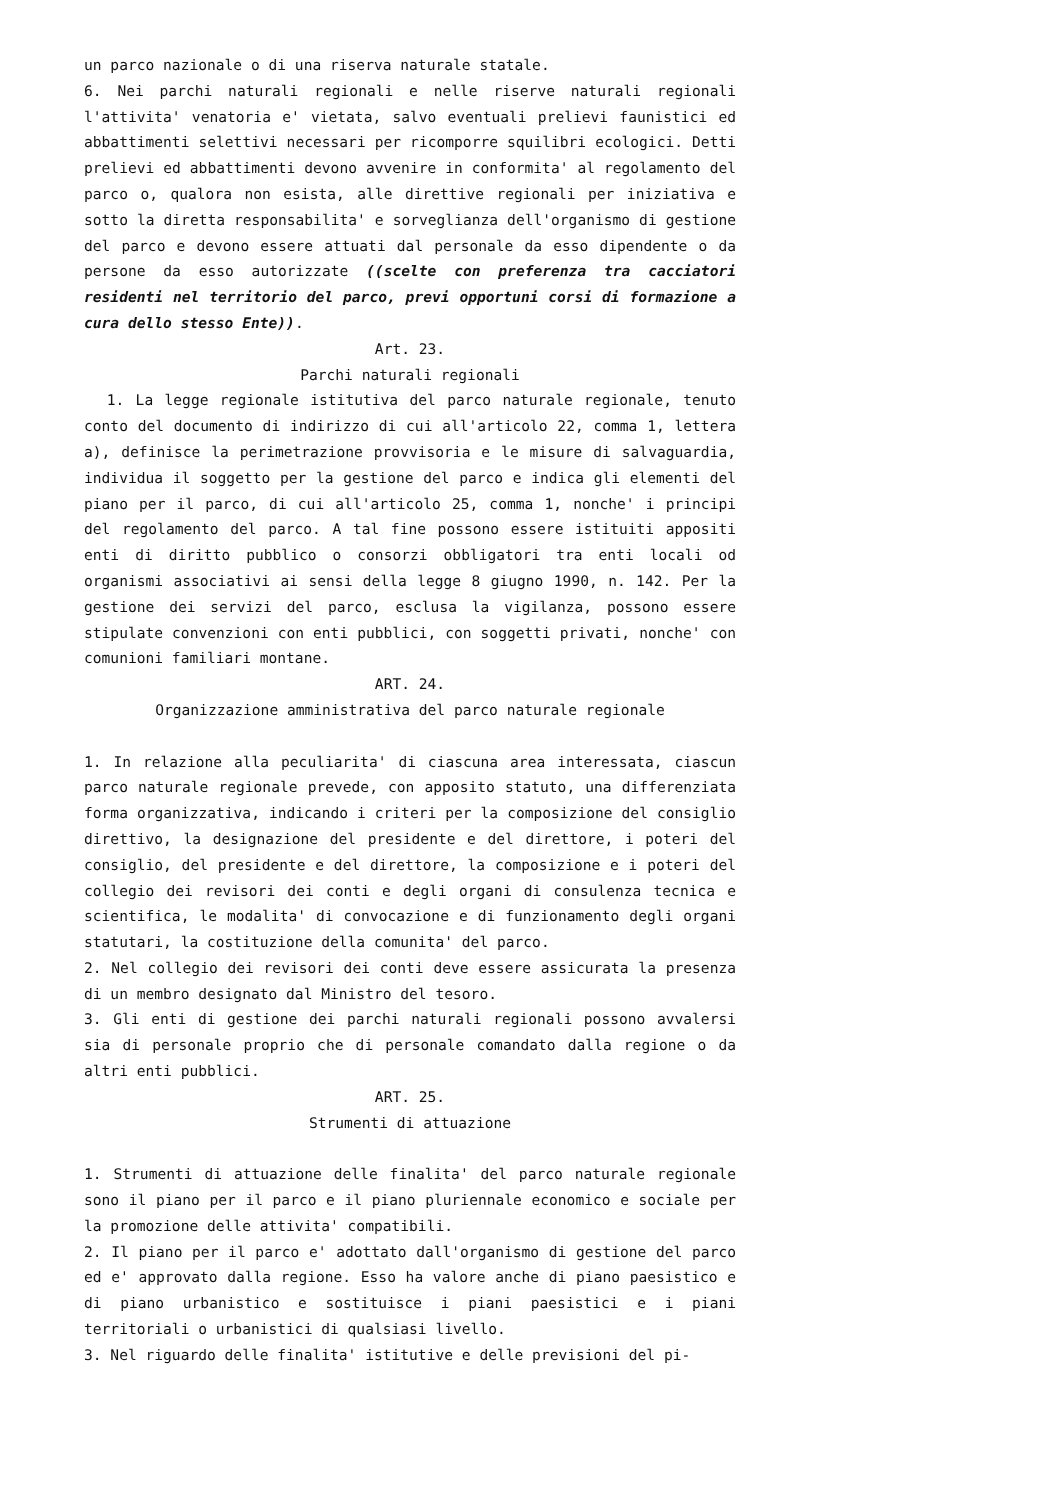un parco nazionale o di una riserva naturale statale.
6. Nei parchi naturali regionali e nelle riserve naturali regionali l'attivita' venatoria e' vietata, salvo eventuali prelievi faunistici ed abbattimenti selettivi necessari per ricomporre squilibri ecologici. Detti prelievi ed abbattimenti devono avvenire in conformita' al regolamento del parco o, qualora non esista, alle direttive regionali per iniziativa e sotto la diretta responsabilita' e sorveglianza dell'organismo di gestione del parco e devono essere attuati dal personale da esso dipendente o da persone da esso autorizzate ((scelte con preferenza tra cacciatori residenti nel territorio del parco, previ opportuni corsi di formazione a cura dello stesso Ente)).
Art. 23.
Parchi naturali regionali
1. La legge regionale istitutiva del parco naturale regionale, tenuto conto del documento di indirizzo di cui all'articolo 22, comma 1, lettera a), definisce la perimetrazione provvisoria e le misure di salvaguardia, individua il soggetto per la gestione del parco e indica gli elementi del piano per il parco, di cui all'articolo 25, comma 1, nonche' i principi del regolamento del parco. A tal fine possono essere istituiti appositi enti di diritto pubblico o consorzi obbligatori tra enti locali od organismi associativi ai sensi della legge 8 giugno 1990, n. 142. Per la gestione dei servizi del parco, esclusa la vigilanza, possono essere stipulate convenzioni con enti pubblici, con soggetti privati, nonche' con comunioni familiari montane.
ART. 24.
Organizzazione amministrativa del parco naturale regionale
1. In relazione alla peculiarita' di ciascuna area interessata, ciascun parco naturale regionale prevede, con apposito statuto, una differenziata forma organizzativa, indicando i criteri per la composizione del consiglio direttivo, la designazione del presidente e del direttore, i poteri del consiglio, del presidente e del direttore, la composizione e i poteri del collegio dei revisori dei conti e degli organi di consulenza tecnica e scientifica, le modalita' di convocazione e di funzionamento degli organi statutari, la costituzione della comunita' del parco.
2. Nel collegio dei revisori dei conti deve essere assicurata la presenza di un membro designato dal Ministro del tesoro.
3. Gli enti di gestione dei parchi naturali regionali possono avvalersi sia di personale proprio che di personale comandato dalla regione o da altri enti pubblici.
ART. 25.
Strumenti di attuazione
1. Strumenti di attuazione delle finalita' del parco naturale regionale sono il piano per il parco e il piano pluriennale economico e sociale per la promozione delle attivita' compatibili.
2. Il piano per il parco e' adottato dall'organismo di gestione del parco ed e' approvato dalla regione. Esso ha valore anche di piano paesistico e di piano urbanistico e sostituisce i piani paesistici e i piani territoriali o urbanistici di qualsiasi livello.
3. Nel riguardo delle finalita' istitutive e delle previsioni del pi-